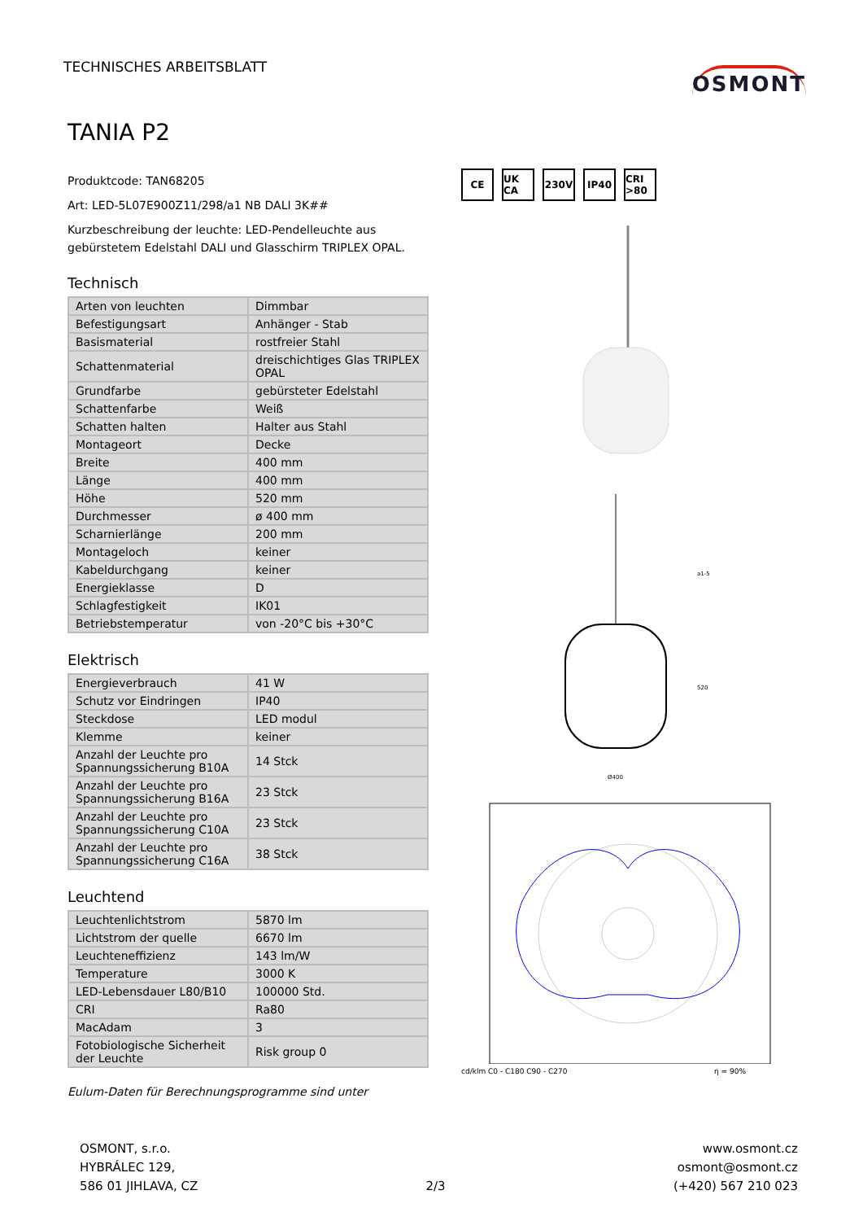TECHNISCHES ARBEITSBLATT
OSMONT
TANIA P2
Produktcode: TAN68205
Art: LED-5L07E900Z11/298/a1 NB DALI 3K##
Kurzbeschreibung der leuchte: LED-Pendelleuchte aus gebürstetem Edelstahl DALI und Glasschirm TRIPLEX OPAL.
Technisch
| Arten von leuchten | Dimmbar |
| Befestigungsart | Anhänger - Stab |
| Basismaterial | rostfreier Stahl |
| Schattenmaterial | dreischichtiges Glas TRIPLEX OPAL |
| Grundfarbe | gebürsteter Edelstahl |
| Schattenfarbe | Weiß |
| Schatten halten | Halter aus Stahl |
| Montageort | Decke |
| Breite | 400 mm |
| Länge | 400 mm |
| Höhe | 520 mm |
| Durchmesser | ø 400 mm |
| Scharnierlänge | 200 mm |
| Montageloch | keiner |
| Kabeldurchgang | keiner |
| Energieklasse | D |
| Schlagfestigkeit | IK01 |
| Betriebstemperatur | von -20°C bis +30°C |
Elektrisch
| Energieverbrauch | 41 W |
| Schutz vor Eindringen | IP40 |
| Steckdose | LED modul |
| Klemme | keiner |
| Anzahl der Leuchte pro Spannungssicherung B10A | 14 Stck |
| Anzahl der Leuchte pro Spannungssicherung B16A | 23 Stck |
| Anzahl der Leuchte pro Spannungssicherung C10A | 23 Stck |
| Anzahl der Leuchte pro Spannungssicherung C16A | 38 Stck |
Leuchtend
| Leuchtenlichtstrom | 5870 lm |
| Lichtstrom der quelle | 6670 lm |
| Leuchteneffizienz | 143 lm/W |
| Temperature | 3000 K |
| LED-Lebensdauer L80/B10 | 100000 Std. |
| CRI | Ra80 |
| MacAdam | 3 |
| Fotobiologische Sicherheit der Leuchte | Risk group 0 |
Eulum-Daten für Berechnungsprogramme sind unter
CE UK CA 230V IP40 CRI >80
a1-5
520
Ø400
cd/klm C0 - C180 C90 - C270 η = 90%
OSMONT, s.r.o.
HYBRÁLEC 129,
586 01 JIHLAVA, CZ
2/3
www.osmont.cz
osmont@osmont.cz
(+420) 567 210 023